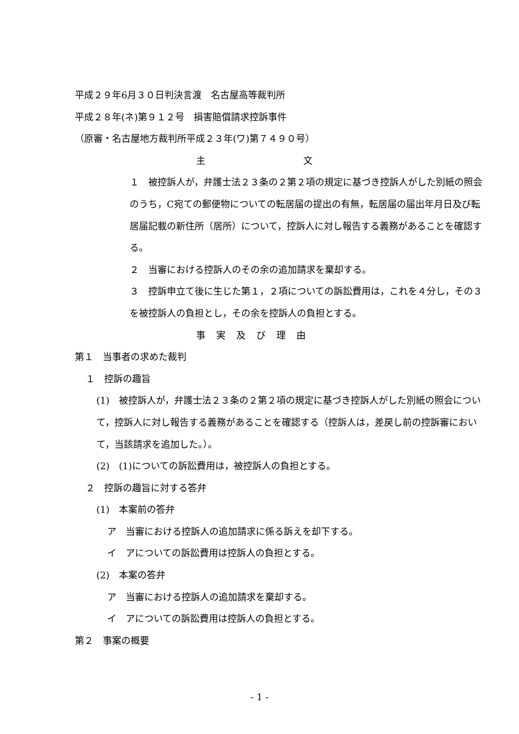平成２９年6月３０日判決言渡　名古屋高等裁判所
平成２８年(ネ)第９１２号　損害賠償請求控訴事件
（原審・名古屋地方裁判所平成２３年(ワ)第７４９０号）
主 文
１　被控訴人が，弁護士法２３条の２第２項の規定に基づき控訴人がした別紙の照会のうち，C宛ての郵便物についての転居届の提出の有無，転居届の届出年月日及び転居届記載の新住所（居所）について，控訴人に対し報告する義務があることを確認する。
２　当審における控訴人のその余の追加請求を棄却する。
３　控訴申立て後に生じた第１，２項についての訴訟費用は，これを４分し，その３を被控訴人の負担とし，その余を控訴人の負担とする。
事実及び理由
第１　当事者の求めた裁判
１　控訴の趣旨
(1)　被控訴人が，弁護士法２３条の２第２項の規定に基づき控訴人がした別紙の照会について，控訴人に対し報告する義務があることを確認する（控訴人は，差戻し前の控訴審において，当該請求を追加した。）。
(2)　(1)についての訴訟費用は，被控訴人の負担とする。
２　控訴の趣旨に対する答弁
(1)　本案前の答弁
ア　当審における控訴人の追加請求に係る訴えを却下する。
イ　アについての訴訟費用は控訴人の負担とする。
(2)　本案の答弁
ア　当審における控訴人の追加請求を棄却する。
イ　アについての訴訟費用は控訴人の負担とする。
第２　事案の概要
- 1 -